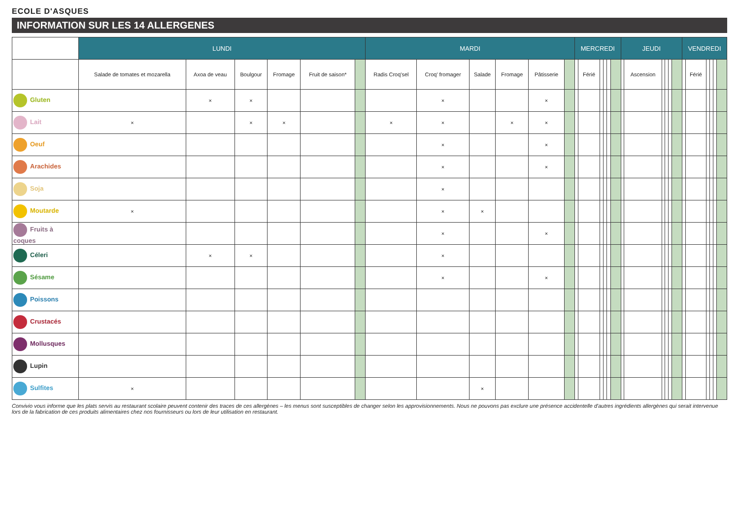ECOLE D'ASQUES
INFORMATION SUR LES 14 ALLERGENES
| | LUNDI | | | | | | MARDI | | | | | | MERCREDI | | | | | | JEUDI | | | | | | VENDREDI | | | | | |
| --- | --- | --- | --- | --- | --- | --- | --- | --- | --- | --- | --- | --- | --- | --- | --- | --- | --- | --- | --- | --- | --- | --- | --- | --- | --- | --- | --- | --- | --- | --- |
| | Salade de tomates et mozarella | Axoa de veau | Boulgour | Fromage | Fruit de saison* | | Radis Croq'sel | Croq' fromager | Salade | Fromage | Pâtisserie | | | Férié | | | | | | Ascension | | | | | | Férié | | | | |
| Gluten | | × | × | | | | | × | | | × | | | | | | | | | | | | | | | | | | | |
| Lait | × | | × | × | | | × | × | | × | × | | | | | | | | | | | | | | | | | | | |
| Oeuf | | | | | | | | × | | | × | | | | | | | | | | | | | | | | | | | |
| Arachides | | | | | | | | × | | | × | | | | | | | | | | | | | | | | | | | |
| Soja | | | | | | | | × | | | | | | | | | | | | | | | | | | | | | | |
| Moutarde | × | | | | | | | × | × | | | | | | | | | | | | | | | | | | | | | |
| Fruits à coques | | | | | | | | × | | | × | | | | | | | | | | | | | | | | | | | |
| Céleri | | × | × | | | | | × | | | | | | | | | | | | | | | | | | | | | | |
| Sésame | | | | | | | | × | | | × | | | | | | | | | | | | | | | | | | | |
| Poissons | | | | | | | | | | | | | | | | | | | | | | | | | | | | | | |
| Crustacés | | | | | | | | | | | | | | | | | | | | | | | | | | | | | | |
| Mollusques | | | | | | | | | | | | | | | | | | | | | | | | | | | | | | |
| Lupin | | | | | | | | | | | | | | | | | | | | | | | | | | | | | | |
| Sulfites | × | | | | | | | | × | | | | | | | | | | | | | | | | | | | | | |
Convivio vous informe que les plats servis au restaurant scolaire peuvent contenir des traces de ces allergènes – les menus sont susceptibles de changer selon les approvisionnements. Nous ne pouvons pas exclure une présence accidentelle d'autres ingrédients allergènes qui serait intervenue lors de la fabrication de ces produits alimentaires chez nos fournisseurs ou lors de leur utilisation en restaurant.